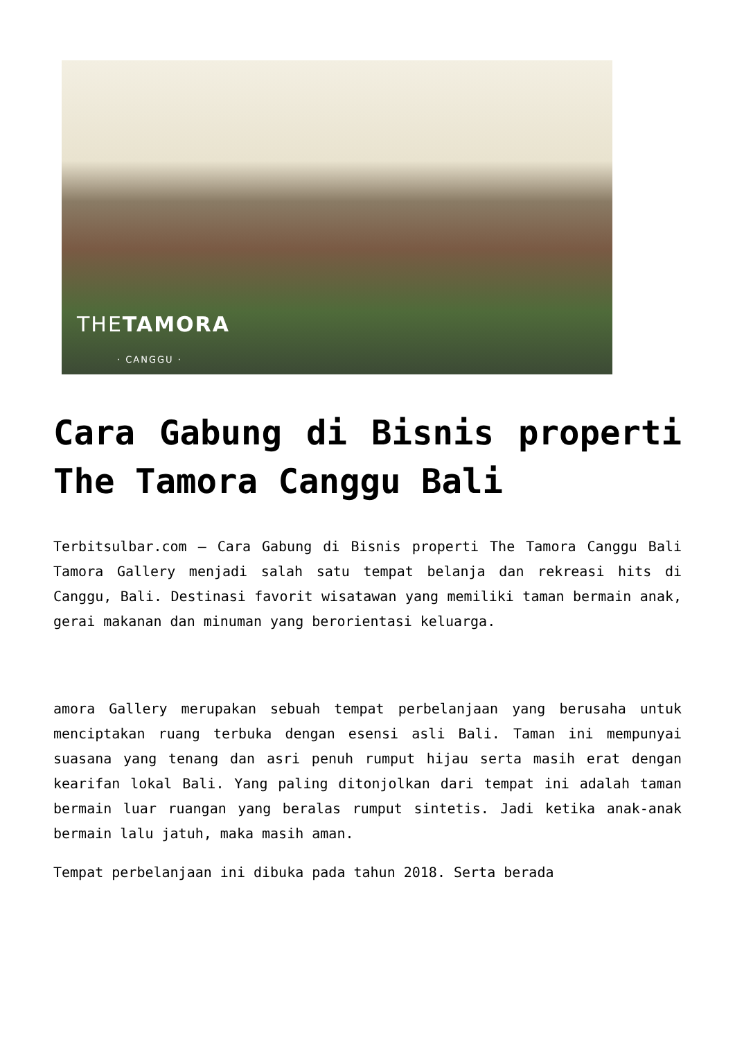THETAMORA
· CANGGU ·
Cara Gabung di Bisnis properti The Tamora Canggu Bali
Terbitsulbar.com – Cara Gabung di Bisnis properti The Tamora Canggu Bali Tamora Gallery menjadi salah satu tempat belanja dan rekreasi hits di Canggu, Bali. Destinasi favorit wisatawan yang memiliki taman bermain anak, gerai makanan dan minuman yang berorientasi keluarga.
amora Gallery merupakan sebuah tempat perbelanjaan yang berusaha untuk menciptakan ruang terbuka dengan esensi asli Bali. Taman ini mempunyai suasana yang tenang dan asri penuh rumput hijau serta masih erat dengan kearifan lokal Bali. Yang paling ditonjolkan dari tempat ini adalah taman bermain luar ruangan yang beralas rumput sintetis. Jadi ketika anak-anak bermain lalu jatuh, maka masih aman.
Tempat perbelanjaan ini dibuka pada tahun 2018. Serta berada